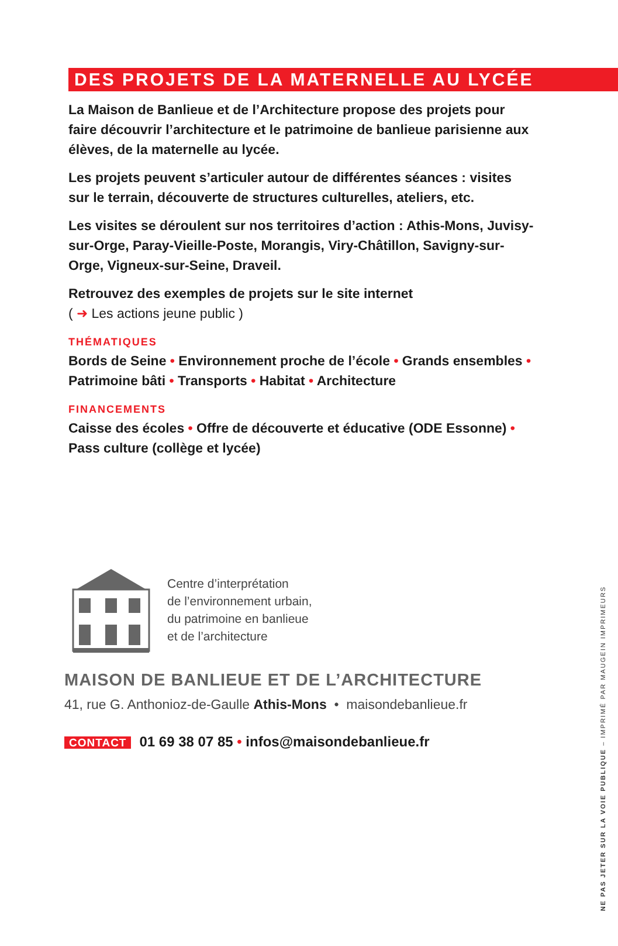DES PROJETS DE LA MATERNELLE AU LYCÉE
La Maison de Banlieue et de l’Architecture propose des projets pour faire découvrir l’architecture et le patrimoine de banlieue parisienne aux élèves, de la maternelle au lycée.
Les projets peuvent s’articuler autour de différentes séances : visites sur le terrain, découverte de structures culturelles, ateliers, etc.
Les visites se déroulent sur nos territoires d’action : Athis-Mons, Juvisy-sur-Orge, Paray-Vieille-Poste, Morangis, Viry-Châtillon, Savigny-sur-Orge, Vigneux-sur-Seine, Draveil.
Retrouvez des exemples de projets sur le site internet
( ➜ Les actions jeune public )
THÉMATIQUES
Bords de Seine • Environnement proche de l’école • Grands ensembles • Patrimoine bâti • Transports • Habitat • Architecture
FINANCEMENTS
Caisse des écoles • Offre de découverte et éducative (ODE Essonne) • Pass culture (collège et lycée)
Centre d’interprétation
de l’environnement urbain,
du patrimoine en banlieue
et de l’architecture
MAISON DE BANLIEUE ET DE L’ARCHITECTURE
41, rue G. Anthonioz-de-Gaulle Athis-Mons • maisondebanlieue.fr
CONTACT 01 69 38 07 85 • infos@maisondebanlieue.fr
NE PAS JETER SUR LA VOIE PUBLIQUE – IMPRIMÉ PAR MAUGEIN IMPRIMEURS